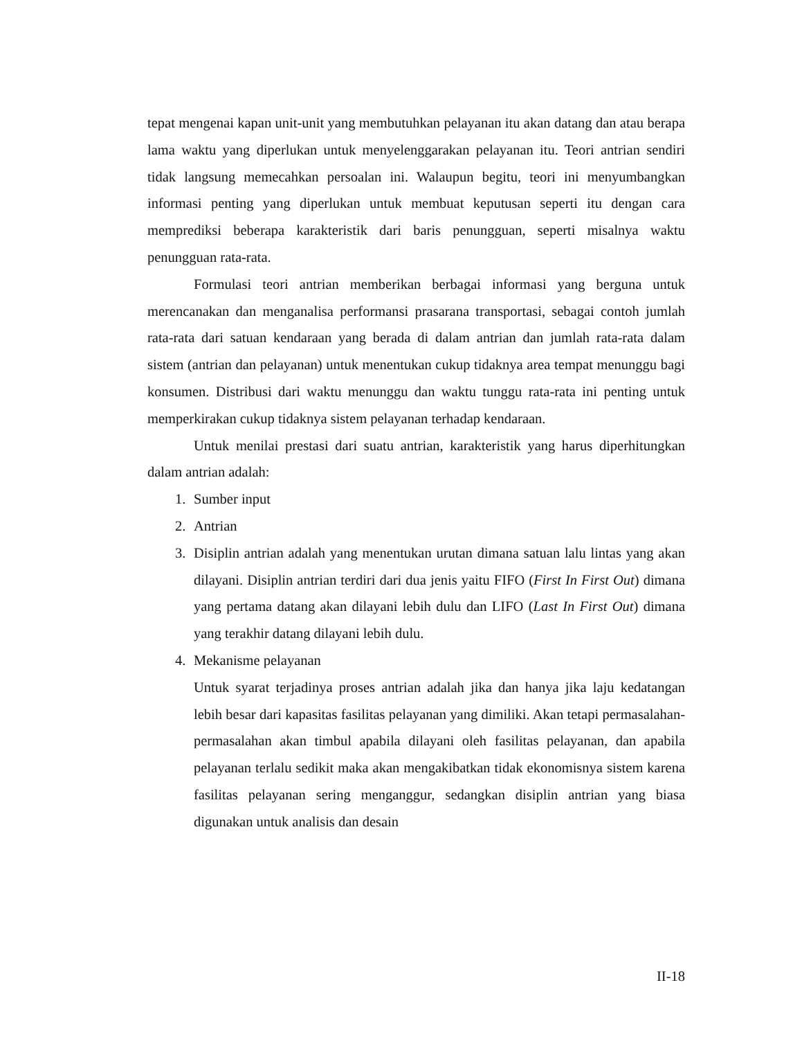tepat mengenai kapan unit-unit yang membutuhkan pelayanan itu akan datang dan atau berapa lama waktu yang diperlukan untuk menyelenggarakan pelayanan itu. Teori antrian sendiri tidak langsung memecahkan persoalan ini. Walaupun begitu, teori ini menyumbangkan informasi penting yang diperlukan untuk membuat keputusan seperti itu dengan cara memprediksi beberapa karakteristik dari baris penungguan, seperti misalnya waktu penungguan rata-rata.
Formulasi teori antrian memberikan berbagai informasi yang berguna untuk merencanakan dan menganalisa performansi prasarana transportasi, sebagai contoh jumlah rata-rata dari satuan kendaraan yang berada di dalam antrian dan jumlah rata-rata dalam sistem (antrian dan pelayanan) untuk menentukan cukup tidaknya area tempat menunggu bagi konsumen. Distribusi dari waktu menunggu dan waktu tunggu rata-rata ini penting untuk memperkirakan cukup tidaknya sistem pelayanan terhadap kendaraan.
Untuk menilai prestasi dari suatu antrian, karakteristik yang harus diperhitungkan dalam antrian adalah:
1. Sumber input
2. Antrian
3. Disiplin antrian adalah yang menentukan urutan dimana satuan lalu lintas yang akan dilayani. Disiplin antrian terdiri dari dua jenis yaitu FIFO (First In First Out) dimana yang pertama datang akan dilayani lebih dulu dan LIFO (Last In First Out) dimana yang terakhir datang dilayani lebih dulu.
4. Mekanisme pelayanan
Untuk syarat terjadinya proses antrian adalah jika dan hanya jika laju kedatangan lebih besar dari kapasitas fasilitas pelayanan yang dimiliki. Akan tetapi permasalahan-permasalahan akan timbul apabila dilayani oleh fasilitas pelayanan, dan apabila pelayanan terlalu sedikit maka akan mengakibatkan tidak ekonomisnya sistem karena fasilitas pelayanan sering menganggur, sedangkan disiplin antrian yang biasa digunakan untuk analisis dan desain
II-18